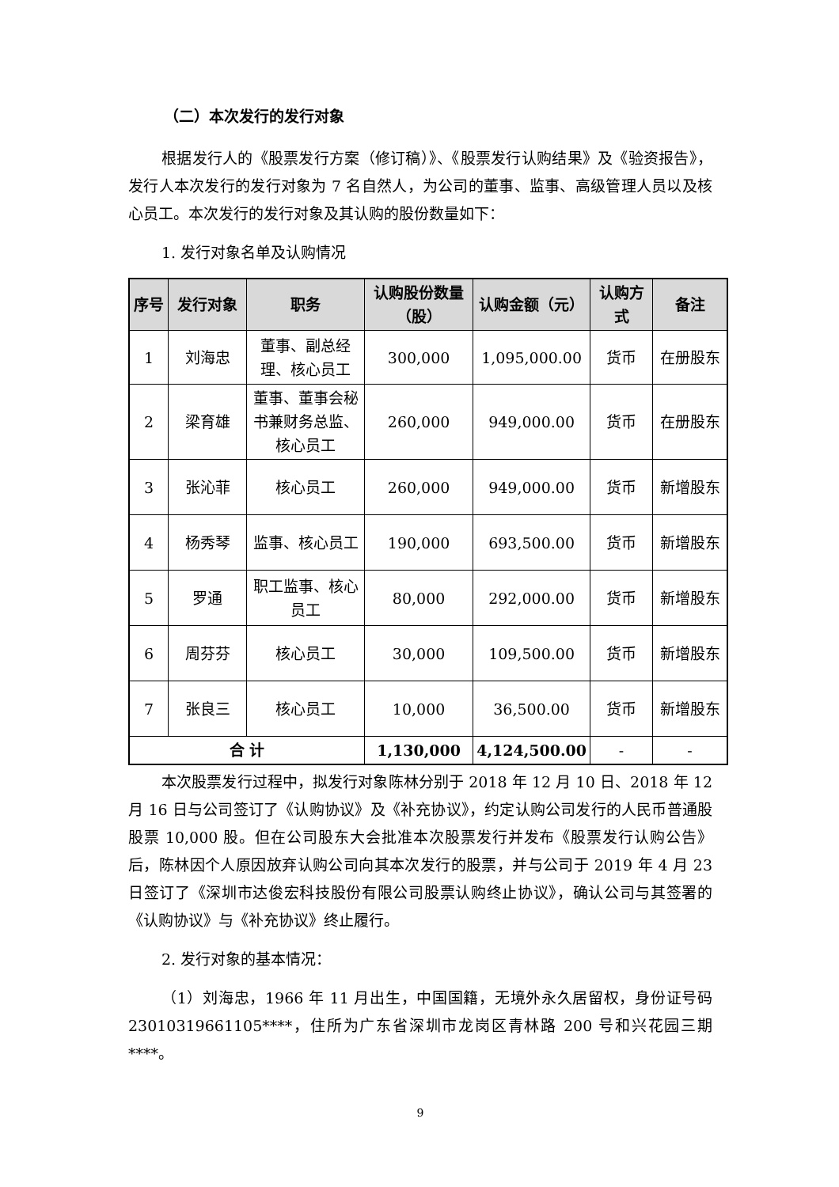（二）本次发行的发行对象
根据发行人的《股票发行方案（修订稿）》、《股票发行认购结果》及《验资报告》，发行人本次发行的发行对象为 7 名自然人，为公司的董事、监事、高级管理人员以及核心员工。本次发行的发行对象及其认购的股份数量如下：
1. 发行对象名单及认购情况
| 序号 | 发行对象 | 职务 | 认购股份数量（股） | 认购金额（元） | 认购方式 | 备注 |
| --- | --- | --- | --- | --- | --- | --- |
| 1 | 刘海忠 | 董事、副总经理、核心员工 | 300,000 | 1,095,000.00 | 货币 | 在册股东 |
| 2 | 梁育雄 | 董事、董事会秘书兼财务总监、核心员工 | 260,000 | 949,000.00 | 货币 | 在册股东 |
| 3 | 张沁菲 | 核心员工 | 260,000 | 949,000.00 | 货币 | 新增股东 |
| 4 | 杨秀琴 | 监事、核心员工 | 190,000 | 693,500.00 | 货币 | 新增股东 |
| 5 | 罗通 | 职工监事、核心员工 | 80,000 | 292,000.00 | 货币 | 新增股东 |
| 6 | 周芬芬 | 核心员工 | 30,000 | 109,500.00 | 货币 | 新增股东 |
| 7 | 张良三 | 核心员工 | 10,000 | 36,500.00 | 货币 | 新增股东 |
| 合 计 | | | 1,130,000 | 4,124,500.00 | - | - |
本次股票发行过程中，拟发行对象陈林分别于 2018 年 12 月 10 日、2018 年 12 月 16 日与公司签订了《认购协议》及《补充协议》，约定认购公司发行的人民币普通股股票 10,000 股。但在公司股东大会批准本次股票发行并发布《股票发行认购公告》后，陈林因个人原因放弃认购公司向其本次发行的股票，并与公司于 2019 年 4 月 23 日签订了《深圳市达俊宏科技股份有限公司股票认购终止协议》，确认公司与其签署的《认购协议》与《补充协议》终止履行。
2. 发行对象的基本情况：
（1）刘海忠，1966 年 11 月出生，中国国籍，无境外永久居留权，身份证号码 23010319661105****，住所为广东省深圳市龙岗区青林路 200 号和兴花园三期 ****。
9